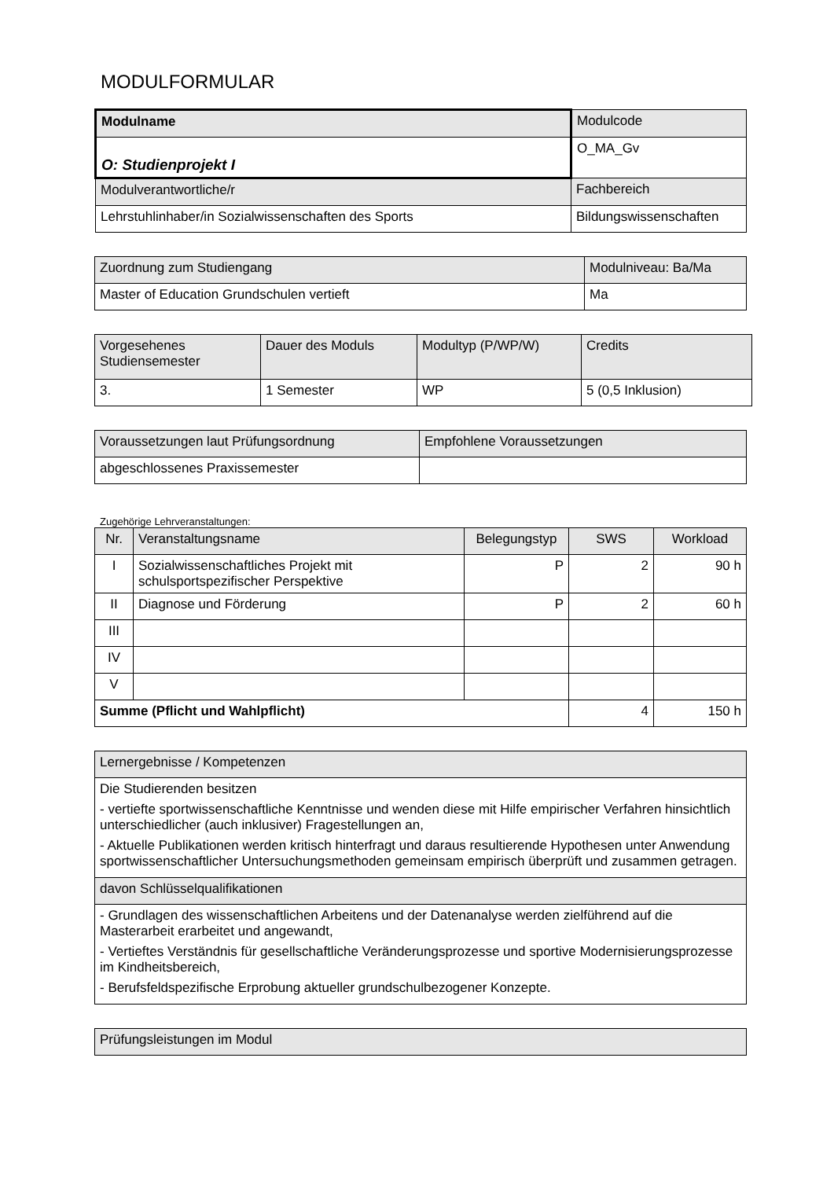MODULFORMULAR
| Modulname | Modulcode |
| --- | --- |
| O: Studienprojekt I | O_MA_Gv |
| Modulverantwortliche/r | Fachbereich |
| Lehrstuhlinhaber/in Sozialwissenschaften des Sports | Bildungswissenschaften |
| Zuordnung zum Studiengang | Modulniveau: Ba/Ma |
| --- | --- |
| Master of Education Grundschulen vertieft | Ma |
| Vorgesehenes Studiensemester | Dauer des Moduls | Modultyp (P/WP/W) | Credits |
| --- | --- | --- | --- |
| 3. | 1 Semester | WP | 5 (0,5 Inklusion) |
| Voraussetzungen laut Prüfungsordnung | Empfohlene Voraussetzungen |
| --- | --- |
| abgeschlossenes Praxissemester | |
Zugehörige Lehrveranstaltungen:
| Nr. | Veranstaltungsname | Belegungstyp | SWS | Workload |
| --- | --- | --- | --- | --- |
| I | Sozialwissenschaftliches Projekt mit schulsportspezifischer Perspektive | P | 2 | 90 h |
| II | Diagnose und Förderung | P | 2 | 60 h |
| III | | | | |
| IV | | | | |
| V | | | | |
| Summe (Pflicht und Wahlpflicht) | | | 4 | 150 h |
| Lernergebnisse / Kompetenzen |
| --- |
| Die Studierenden besitzen - vertiefte sportwissenschaftliche Kenntnisse und wenden diese mit Hilfe empirischer Verfahren hinsichtlich unterschiedlicher (auch inklusiver) Fragestellungen an, - Aktuelle Publikationen werden kritisch hinterfragt und daraus resultierende Hypothesen unter Anwendung sportwissenschaftlicher Untersuchungsmethoden gemeinsam empirisch überprüft und zusammen getragen. |
| davon Schlüsselqualifikationen |
| - Grundlagen des wissenschaftlichen Arbeitens und der Datenanalyse werden zielführend auf die Masterarbeit erarbeitet und angewandt, - Vertieftes Verständnis für gesellschaftliche Veränderungsprozesse und sportive Modernisierungsprozesse im Kindheitsbereich, - Berufsfeldspezifische Erprobung aktueller grundschulbezogener Konzepte. |
| Prüfungsleistungen im Modul |
| --- |